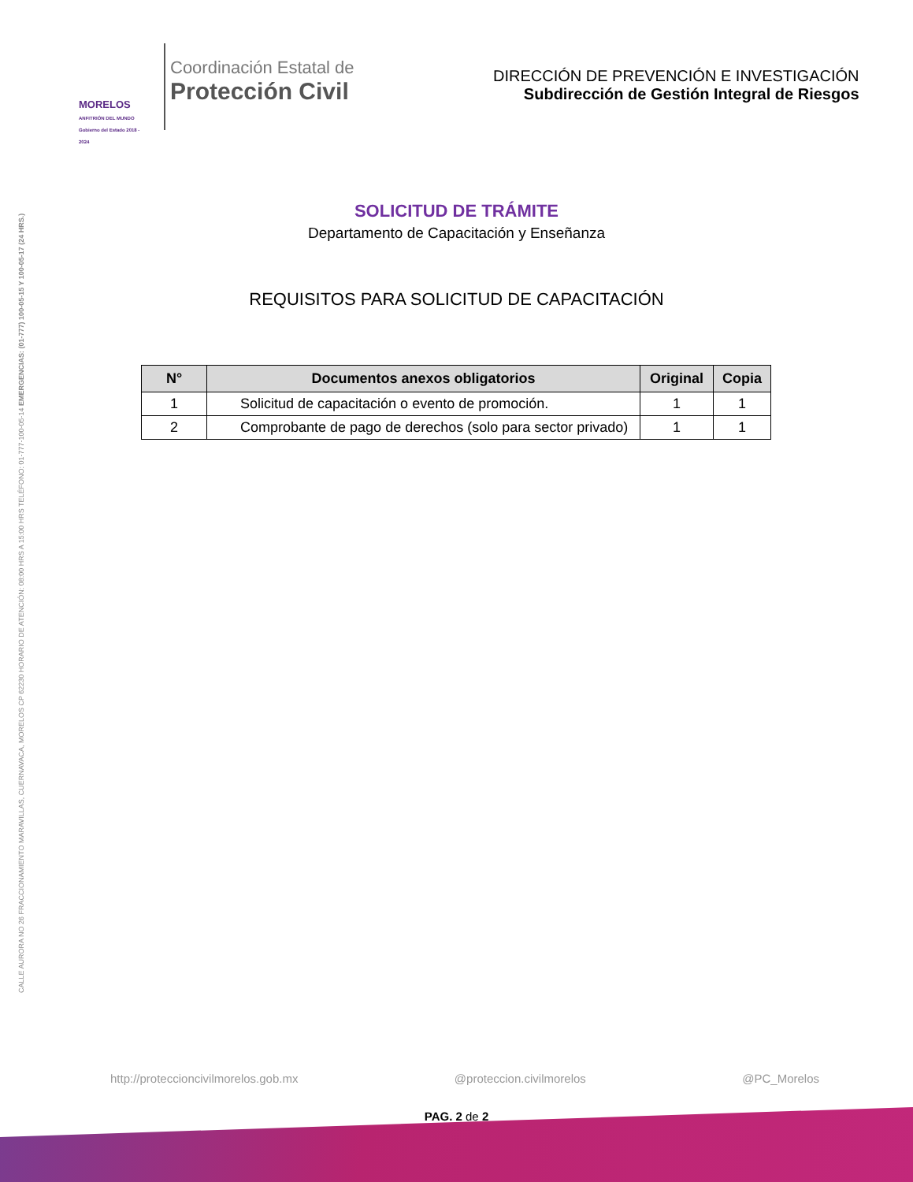CALLE AURORA NO 26 FRACCIONAMIENTO MARAVILLAS, CUERNAVACA, MORELOS CP 62230 HORARIO DE ATENCIÓN: 08:00 HRS A 15:00 HRS TELÉFONO: 01-777-100-05-14 EMERGENCIAS: (01-777) 100-05-15 Y 100-05-17 (24 HRS.)
MORELOS
ANFITRIÓN DEL MUNDO
Gobierno del Estado 2018 - 2024
Coordinación Estatal de
Protección Civil
DIRECCIÓN DE PREVENCIÓN E INVESTIGACIÓN
Subdirección de Gestión Integral de Riesgos
SOLICITUD DE TRÁMITE
Departamento de Capacitación y Enseñanza
REQUISITOS PARA SOLICITUD DE CAPACITACIÓN
| N° | Documentos anexos obligatorios | Original | Copia |
| --- | --- | --- | --- |
| 1 | Solicitud de capacitación o evento de promoción. | 1 | 1 |
| 2 | Comprobante de pago de derechos (solo para sector privado) | 1 | 1 |
http://proteccioncivilmorelos.gob.mx @proteccion.civilmorelos @PC_Morelos
PAG. 2 de 2